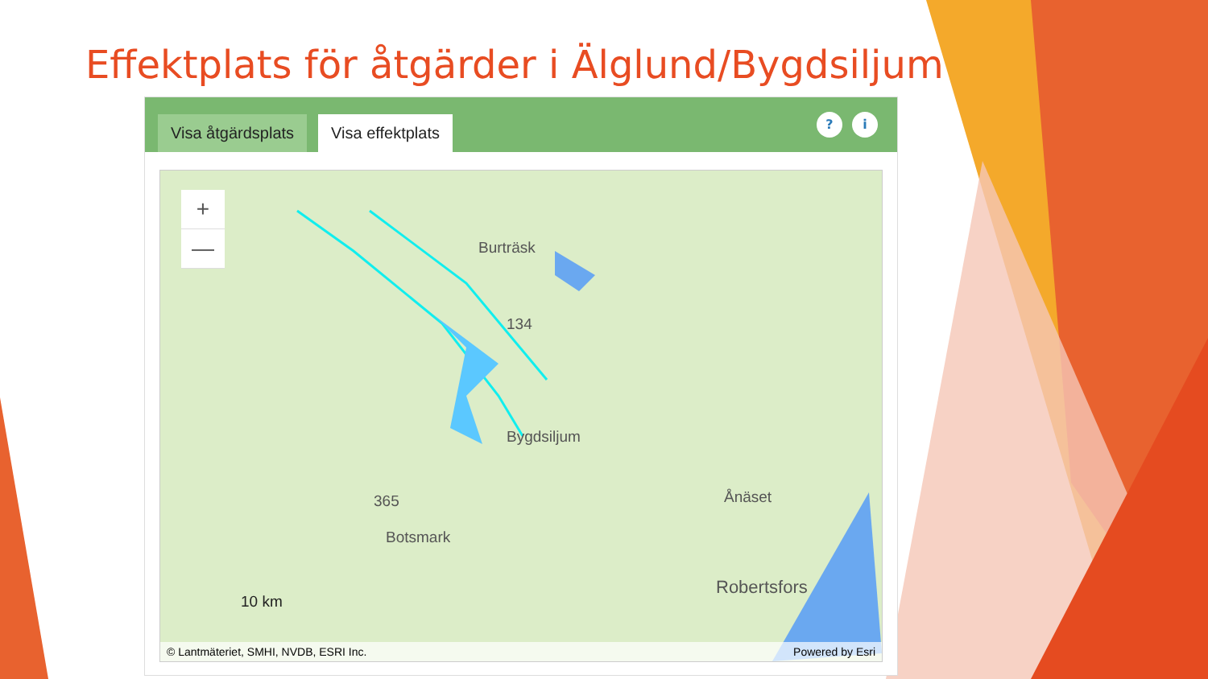Effektplats för åtgärder i Älglund/Bygdsiljum
Visa åtgärdsplats
Visa effektplats
? i
+
—
Burträsk
134
Bygdsiljum
Ånäset
365
Botsmark
Robertsfors
10 km
© Lantmäteriet, SMHI, NVDB, ESRI Inc. Powered by Esri